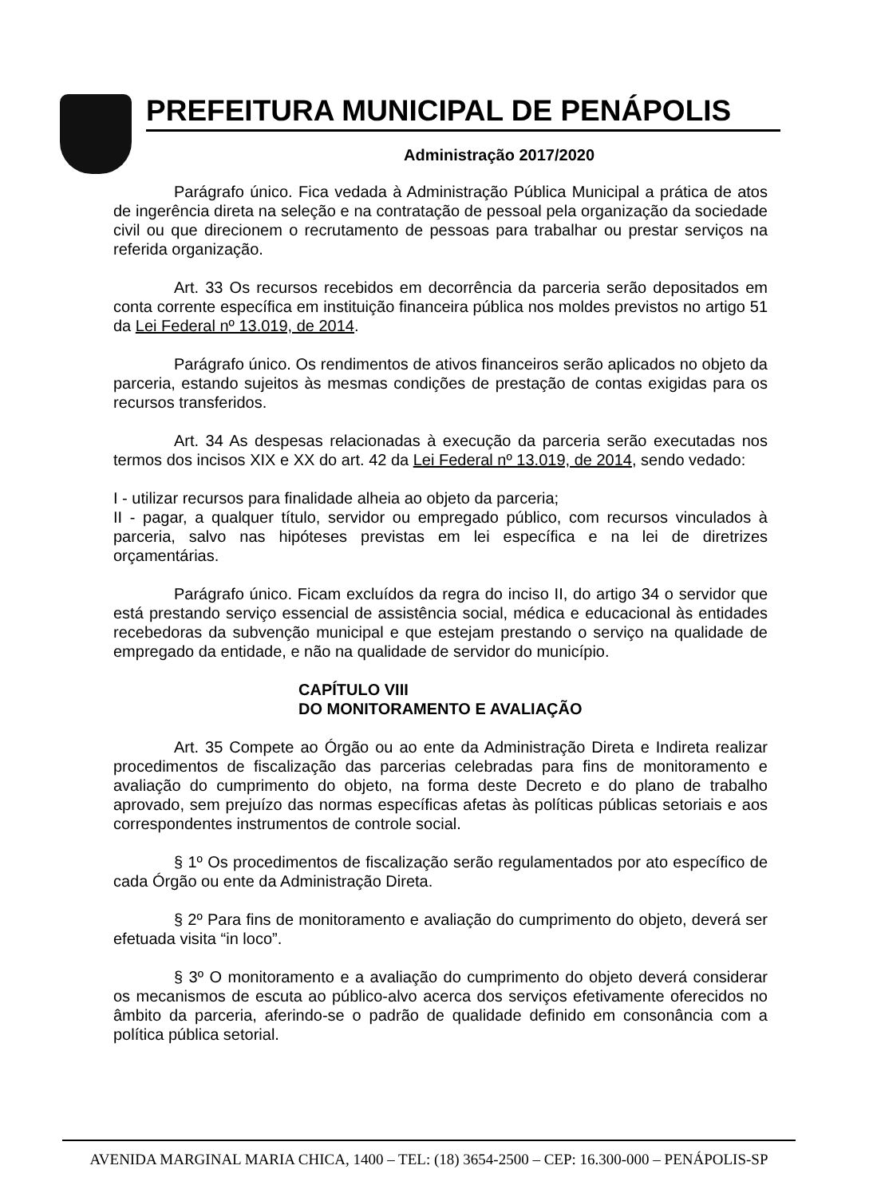PREFEITURA MUNICIPAL DE PENÁPOLIS
Administração 2017/2020
Parágrafo único. Fica vedada à Administração Pública Municipal a prática de atos de ingerência direta na seleção e na contratação de pessoal pela organização da sociedade civil ou que direcionem o recrutamento de pessoas para trabalhar ou prestar serviços na referida organização.
Art. 33 Os recursos recebidos em decorrência da parceria serão depositados em conta corrente específica em instituição financeira pública nos moldes previstos no artigo 51 da Lei Federal nº 13.019, de 2014.
Parágrafo único. Os rendimentos de ativos financeiros serão aplicados no objeto da parceria, estando sujeitos às mesmas condições de prestação de contas exigidas para os recursos transferidos.
Art. 34 As despesas relacionadas à execução da parceria serão executadas nos termos dos incisos XIX e XX do art. 42 da Lei Federal nº 13.019, de 2014, sendo vedado:
I - utilizar recursos para finalidade alheia ao objeto da parceria;
II - pagar, a qualquer título, servidor ou empregado público, com recursos vinculados à parceria, salvo nas hipóteses previstas em lei específica e na lei de diretrizes orçamentárias.
Parágrafo único. Ficam excluídos da regra do inciso II, do artigo 34 o servidor que está prestando serviço essencial de assistência social, médica e educacional às entidades recebedoras da subvenção municipal e que estejam prestando o serviço na qualidade de empregado da entidade, e não na qualidade de servidor do município.
CAPÍTULO VIII
DO MONITORAMENTO E AVALIAÇÃO
Art. 35 Compete ao Órgão ou ao ente da Administração Direta e Indireta realizar procedimentos de fiscalização das parcerias celebradas para fins de monitoramento e avaliação do cumprimento do objeto, na forma deste Decreto e do plano de trabalho aprovado, sem prejuízo das normas específicas afetas às políticas públicas setoriais e aos correspondentes instrumentos de controle social.
§ 1º Os procedimentos de fiscalização serão regulamentados por ato específico de cada Órgão ou ente da Administração Direta.
§ 2º Para fins de monitoramento e avaliação do cumprimento do objeto, deverá ser efetuada visita “in loco”.
§ 3º O monitoramento e a avaliação do cumprimento do objeto deverá considerar os mecanismos de escuta ao público-alvo acerca dos serviços efetivamente oferecidos no âmbito da parceria, aferindo-se o padrão de qualidade definido em consonância com a política pública setorial.
AVENIDA MARGINAL MARIA CHICA, 1400 – TEL: (18) 3654-2500 – CEP: 16.300-000 – PENÁPOLIS-SP